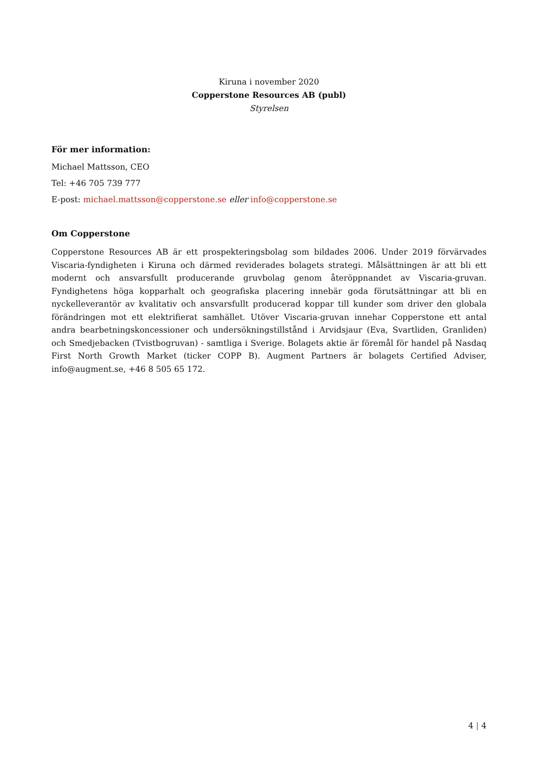Kiruna i november 2020
Copperstone Resources AB (publ)
Styrelsen
För mer information:
Michael Mattsson, CEO
Tel: +46 705 739 777
E-post: michael.mattsson@copperstone.se eller info@copperstone.se
Om Copperstone
Copperstone Resources AB är ett prospekteringsbolag som bildades 2006. Under 2019 förvärvades Viscaria-fyndigheten i Kiruna och därmed reviderades bolagets strategi. Målsättningen är att bli ett modernt och ansvarsfullt producerande gruvbolag genom återöppnandet av Viscaria-gruvan. Fyndighetens höga kopparhalt och geografiska placering innebär goda förutsättningar att bli en nyckelleverantör av kvalitativ och ansvarsfullt producerad koppar till kunder som driver den globala förändringen mot ett elektrifierat samhället. Utöver Viscaria-gruvan innehar Copperstone ett antal andra bearbetningskoncessioner och undersökningstillstånd i Arvidsjaur (Eva, Svartliden, Granliden) och Smedjebacken (Tvistbogruvan) - samtliga i Sverige. Bolagets aktie är föremål för handel på Nasdaq First North Growth Market (ticker COPP B). Augment Partners är bolagets Certified Adviser, info@augment.se, +46 8 505 65 172.
4 | 4